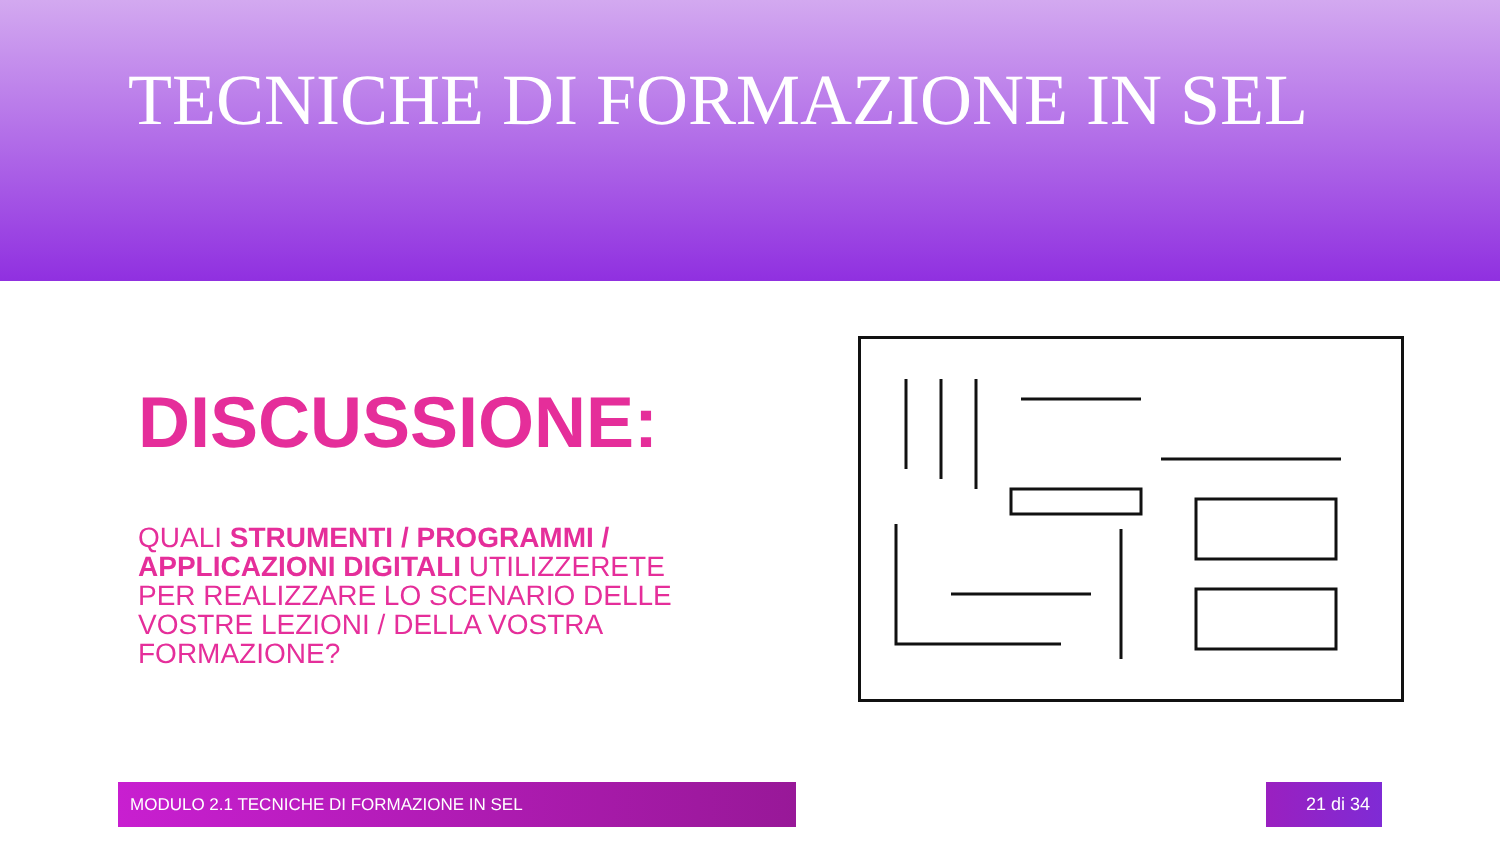TECNICHE DI FORMAZIONE IN SEL
DISCUSSIONE:
QUALI STRUMENTI / PROGRAMMI / APPLICAZIONI DIGITALI UTILIZZERETE PER REALIZZARE LO SCENARIO DELLE VOSTRE LEZIONI / DELLA VOSTRA FORMAZIONE?
MODULO 2.1 TECNICHE DI FORMAZIONE IN SEL 21 di 34